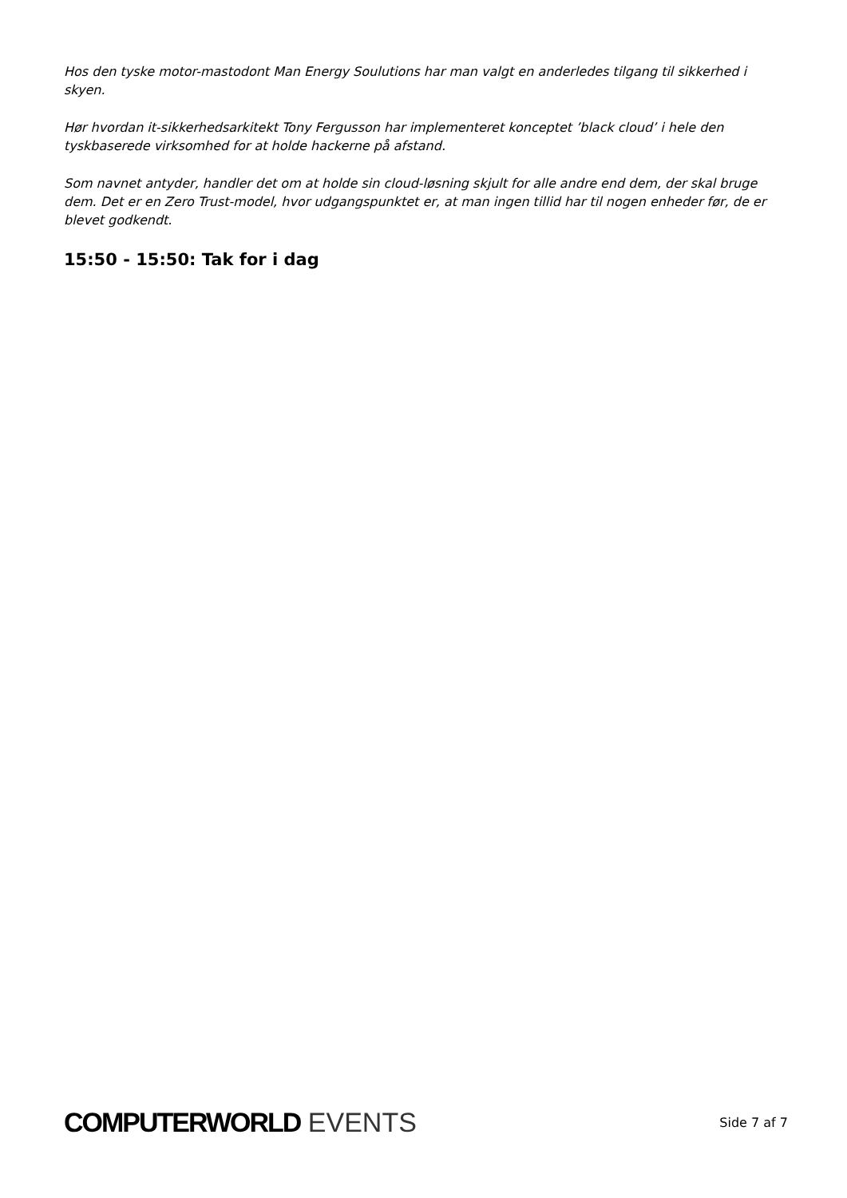Hos den tyske motor-mastodont Man Energy Soulutions har man valgt en anderledes tilgang til sikkerhed i skyen.
Hør hvordan it-sikkerhedsarkitekt Tony Fergusson har implementeret konceptet ’black cloud’ i hele den tyskbaserede virksomhed for at holde hackerne på afstand.
Som navnet antyder, handler det om at holde sin cloud-løsning skjult for alle andre end dem, der skal bruge dem. Det er en Zero Trust-model, hvor udgangspunktet er, at man ingen tillid har til nogen enheder før, de er blevet godkendt.
15:50 - 15:50: Tak for i dag
COMPUTERWORLD EVENTS
Side 7 af 7